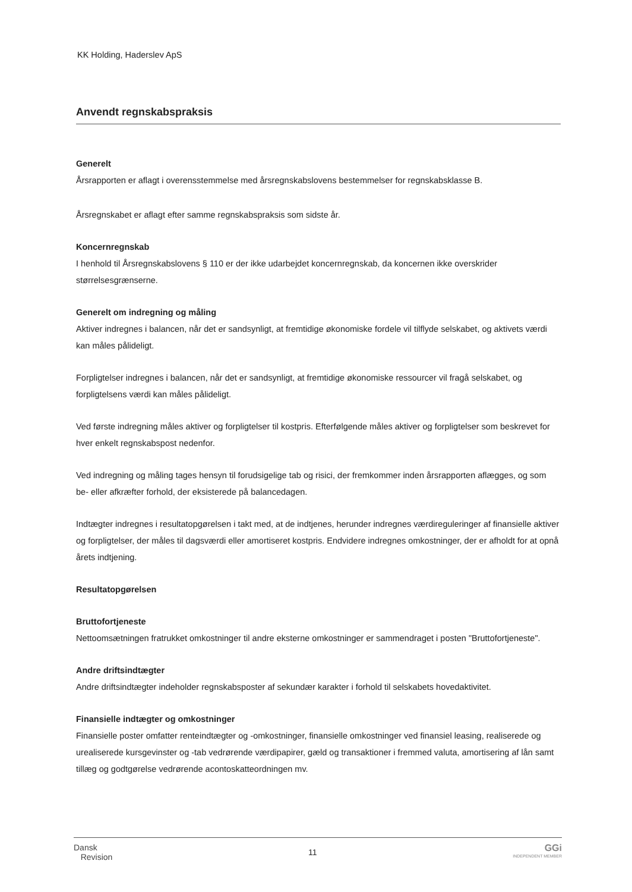KK Holding, Haderslev ApS
Anvendt regnskabspraksis
Generelt
Årsrapporten er aflagt i overensstemmelse med årsregnskabslovens bestemmelser for regnskabsklasse B.
Årsregnskabet er aflagt efter samme regnskabspraksis som sidste år.
Koncernregnskab
I henhold til Årsregnskabslovens § 110 er der ikke udarbejdet koncernregnskab, da koncernen ikke overskrider størrelsesgrænserne.
Generelt om indregning og måling
Aktiver indregnes i balancen, når det er sandsynligt, at fremtidige økonomiske fordele vil tilflyde selskabet, og aktivets værdi kan måles pålideligt.
Forpligtelser indregnes i balancen, når det er sandsynligt, at fremtidige økonomiske ressourcer vil fragå selskabet, og forpligtelsens værdi kan måles pålideligt.
Ved første indregning måles aktiver og forpligtelser til kostpris. Efterfølgende måles aktiver og forpligtelser som beskrevet for hver enkelt regnskabspost nedenfor.
Ved indregning og måling tages hensyn til forudsigelige tab og risici, der fremkommer inden årsrapporten aflægges, og som be- eller afkræfter forhold, der eksisterede på balancedagen.
Indtægter indregnes i resultatopgørelsen i takt med, at de indtjenes, herunder indregnes værdireguleringer af finansielle aktiver og forpligtelser, der måles til dagsværdi eller amortiseret kostpris. Endvidere indregnes omkostninger, der er afholdt for at opnå årets indtjening.
Resultatopgørelsen
Bruttofortjeneste
Nettoomsætningen fratrukket omkostninger til andre eksterne omkostninger er sammendraget i posten "Bruttofortjeneste".
Andre driftsindtægter
Andre driftsindtægter indeholder regnskabsposter af sekundær karakter i forhold til selskabets hovedaktivitet.
Finansielle indtægter og omkostninger
Finansielle poster omfatter renteindtægter og -omkostninger, finansielle omkostninger ved finansiel leasing, realiserede og urealiserede kursgevinster og -tab vedrørende værdipapirer, gæld og transaktioner i fremmed valuta, amortisering af lån samt tillæg og godtgørelse vedrørende acontoskatteordningen mv.
Dansk
Revision
11
GGi
INDEPENDENT MEMBER